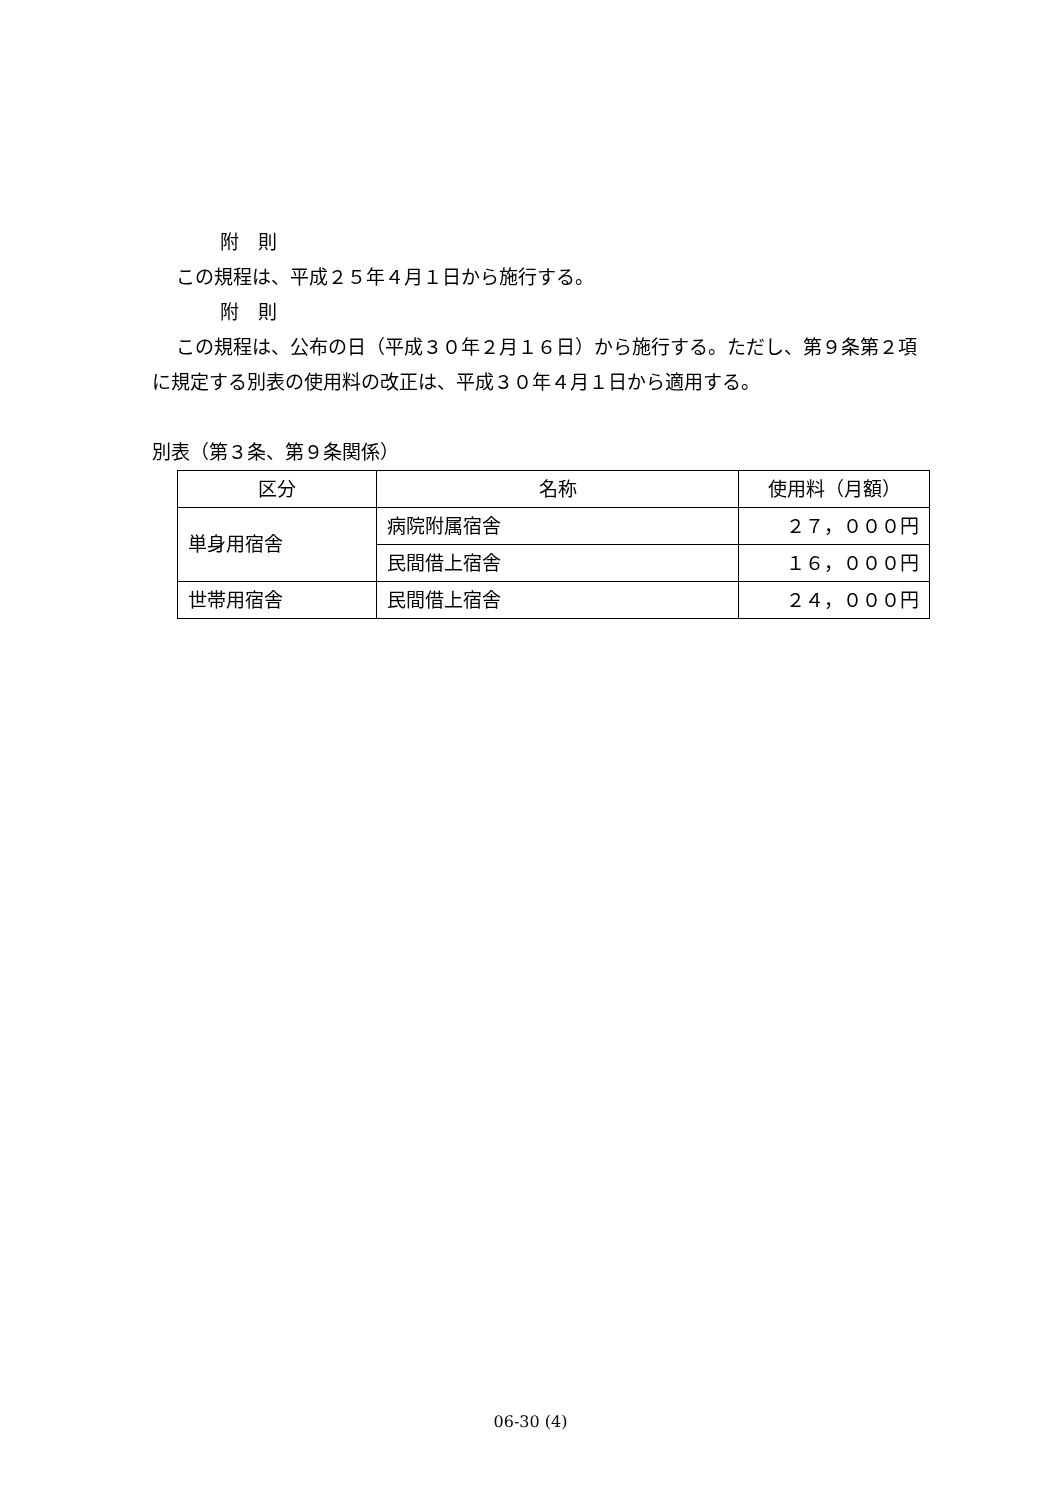附　則
この規程は、平成２５年４月１日から施行する。
附　則
この規程は、公布の日（平成３０年２月１６日）から施行する。ただし、第９条第２項に規定する別表の使用料の改正は、平成３０年４月１日から適用する。
別表（第３条、第９条関係）
| 区分 | 名称 | 使用料（月額） |
| --- | --- | --- |
| 単身用宿舎 | 病院附属宿舎 | ２７，０００円 |
| | 民間借上宿舎 | １６，０００円 |
| 世帯用宿舎 | 民間借上宿舎 | ２４，０００円 |
06-30 (4)